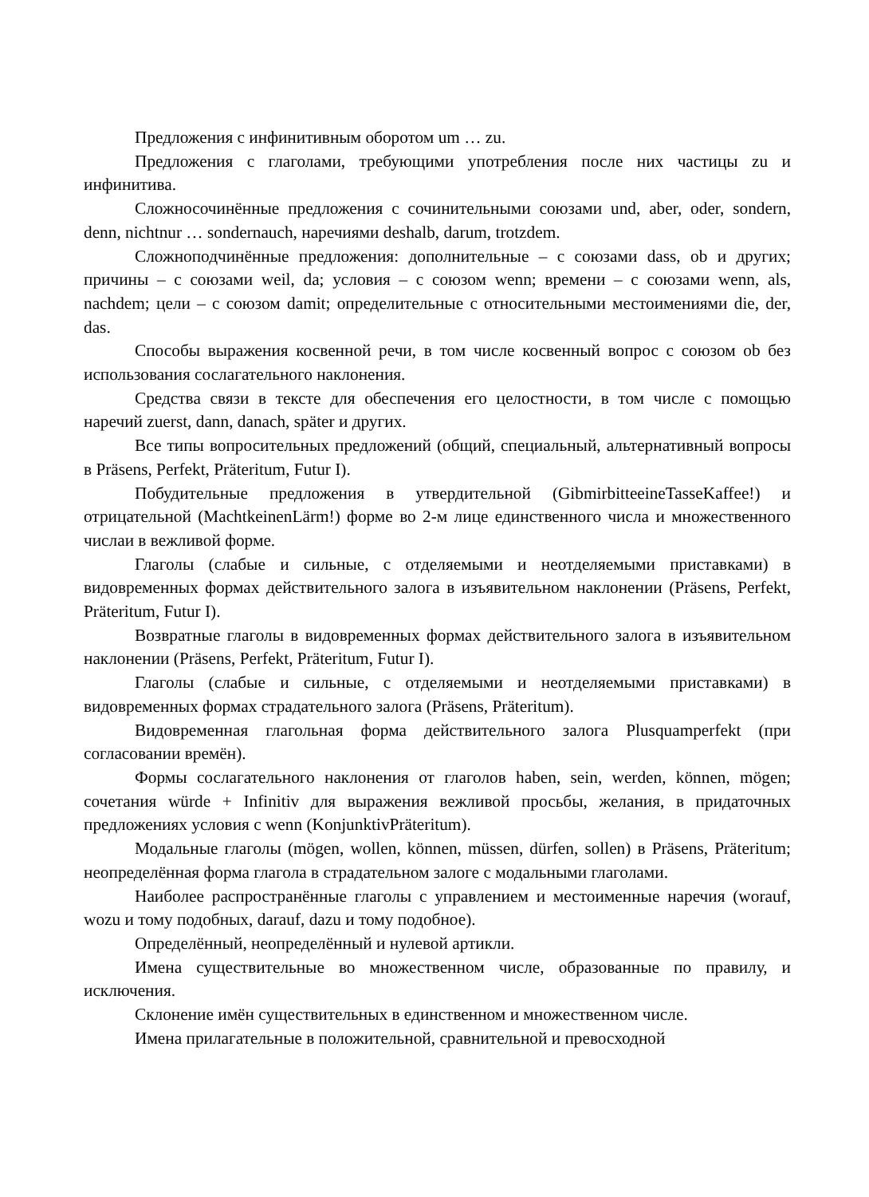Предложения с инфинитивным оборотом um … zu.
Предложения с глаголами, требующими употребления после них частицы zu и инфинитива.
Сложносочинённые предложения с сочинительными союзами und, aber, oder, sondern, denn, nichtnur … sondernauch, наречиями deshalb, darum, trotzdem.
Сложноподчинённые предложения: дополнительные – с союзами dass, ob и других; причины – с союзами weil, da; условия – с союзом wenn; времени – с союзами wenn, als, nachdem; цели – с союзом damit; определительные с относительными местоимениями die, der, das.
Способы выражения косвенной речи, в том числе косвенный вопрос с союзом ob без использования сослагательного наклонения.
Средства связи в тексте для обеспечения его целостности, в том числе с помощью наречий zuerst, dann, danach, später и других.
Все типы вопросительных предложений (общий, специальный, альтернативный вопросы в Präsens, Perfekt, Präteritum, Futur I).
Побудительные предложения в утвердительной (GibmirbitteeineTasseKaffee!) и отрицательной (MachtkeinenLärm!) форме во 2-м лице единственного числа и множественного числаи в вежливой форме.
Глаголы (слабые и сильные, с отделяемыми и неотделяемыми приставками) в видовременных формах действительного залога в изъявительном наклонении (Präsens, Perfekt, Präteritum, Futur I).
Возвратные глаголы в видовременных формах действительного залога в изъявительном наклонении (Präsens, Perfekt, Präteritum, Futur I).
Глаголы (слабые и сильные, с отделяемыми и неотделяемыми приставками) в видовременных формах страдательного залога (Präsens, Präteritum).
Видовременная глагольная форма действительного залога Plusquamperfekt (при согласовании времён).
Формы сослагательного наклонения от глаголов haben, sein, werden, können, mögen; сочетания würde + Infinitiv для выражения вежливой просьбы, желания, в придаточных предложениях условия с wenn (KonjunktivPräteritum).
Модальные глаголы (mögen, wollen, können, müssen, dürfen, sollen) в Präsens, Präteritum; неопределённая форма глагола в страдательном залоге с модальными глаголами.
Наиболее распространённые глаголы с управлением и местоименные наречия (worauf, wozu и тому подобных, darauf, dazu и тому подобное).
Определённый, неопределённый и нулевой артикли.
Имена существительные во множественном числе, образованные по правилу, и исключения.
Склонение имён существительных в единственном и множественном числе.
Имена прилагательные в положительной, сравнительной и превосходной